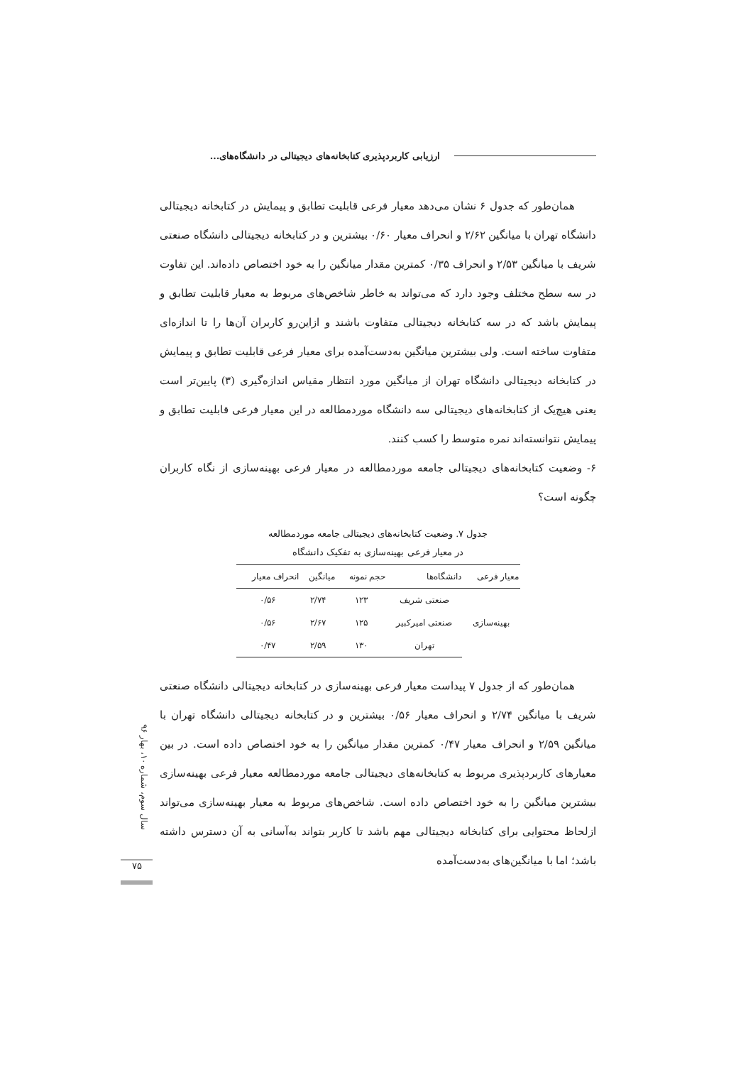ارزیابی کاربردپذیری کتابخانه‌های دیجیتالی در دانشگاه‌های...
همان‌طور که جدول ۶ نشان می‌دهد معیار فرعی قابلیت تطابق و پیمایش در کتابخانه دیجیتالی دانشگاه تهران با میانگین ۲/۶۲ و انحراف معیار ۰/۶۰ بیشترین و در کتابخانه دیجیتالی دانشگاه صنعتی شریف با میانگین ۲/۵۳ و انحراف ۰/۳۵ کمترین مقدار میانگین را به خود اختصاص داده‌اند. این تفاوت در سه سطح مختلف وجود دارد که می‌تواند به خاطر شاخص‌های مربوط به معیار قابلیت تطابق و پیمایش باشد که در سه کتابخانه دیجیتالی متفاوت باشند و ازاین‌رو کاربران آن‌ها را تا اندازه‌ای متفاوت ساخته است. ولی بیشترین میانگین به‌دست‌آمده برای معیار فرعی قابلیت تطابق و پیمایش در کتابخانه دیجیتالی دانشگاه تهران از میانگین مورد انتظار مقیاس اندازه‌گیری (۳) پایین‌تر است یعنی هیچ‌یک از کتابخانه‌های دیجیتالی سه دانشگاه موردمطالعه در این معیار فرعی قابلیت تطابق و پیمایش نتوانسته‌اند نمره متوسط را کسب کنند.
۶- وضعیت کتابخانه‌های دیجیتالی جامعه موردمطالعه در معیار فرعی بهینه‌سازی از نگاه کاربران چگونه است؟
جدول ۷. وضعیت کتابخانه‌های دیجیتالی جامعه موردمطالعه
در معیار فرعی بهینه‌سازی به تفکیک دانشگاه
| معیار فرعی | دانشگاه‌ها | حجم نمونه | میانگین | انحراف معیار |
| --- | --- | --- | --- | --- |
| بهینه‌سازی | صنعتی شریف | ۱۲۳ | ۲/۷۴ | ۰/۵۶ |
| | صنعتی امیرکبیر | ۱۲۵ | ۲/۶۷ | ۰/۵۶ |
| | تهران | ۱۳۰ | ۲/۵۹ | ۰/۴۷ |
همان‌طور که از جدول ۷ پیداست معیار فرعی بهینه‌سازی در کتابخانه دیجیتالی دانشگاه صنعتی شریف با میانگین ۲/۷۴ و انحراف معیار ۰/۵۶ بیشترین و در کتابخانه دیجیتالی دانشگاه تهران با میانگین ۲/۵۹ و انحراف معیار ۰/۴۷ کمترین مقدار میانگین را به خود اختصاص داده است. در بین معیارهای کاربردپذیری مربوط به کتابخانه‌های دیجیتالی جامعه موردمطالعه معیار فرعی بهینه‌سازی بیشترین میانگین را به خود اختصاص داده است. شاخص‌های مربوط به معیار بهینه‌سازی می‌تواند ازلحاظ محتوایی برای کتابخانه دیجیتالی مهم باشد تا کاربر بتواند به‌آسانی به آن دسترس داشته باشد؛ اما با میانگین‌های به‌دست‌آمده
سال سوم، شماره ۱۰، بهار ۹۶
۷۵